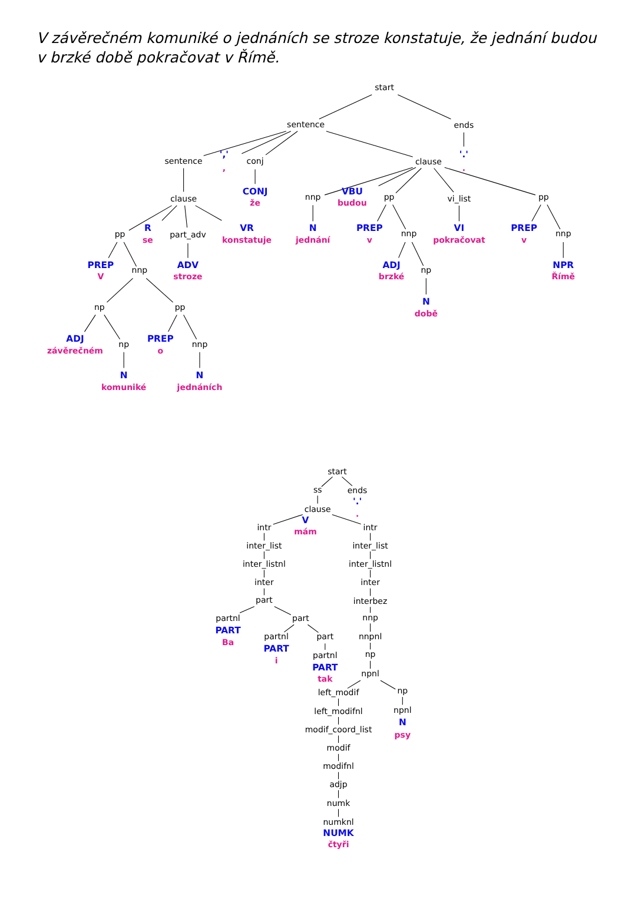V závěrečném komuniké o jednáních se stroze konstatuje, že jednání budou
v brzké době pokračovat v Římě.
start
sentence
ends
sentence
','
,
conj
clause
'.'
.
clause
CONJ
že
pp
R
se
part_adv
VR
konstatuje
PREP
V
nnp
ADV
stroze
np
pp
ADJ
závěrečném
np
PREP
o
nnp
N
komuniké
N
jednáních
nnp
VBU
budou
pp
vi_list
pp
N
jednání
PREP
v
nnp
VI
pokračovat
PREP
v
nnp
ADJ
brzké
np
NPR
Římě
N
době
start
ss
ends
'.'
.
clause
V
mám
intr
intr
inter_list
inter_list
inter_listnl
inter_listnl
inter
inter
part
interbez
partnl
part
nnp
PART
Ba
partnl
part
nnpnl
PART
i
np
partnl
PART
tak
npnl
left_modif
np
left_modifnl
npnl
N
psy
modif_coord_list
modif
modifnl
adjp
numk
numknl
NUMK
čtyři